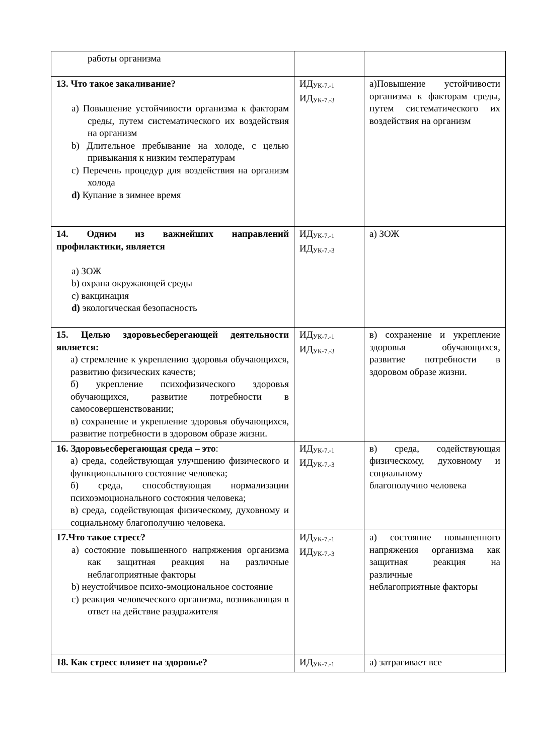| работы организма | | |
| 13. Что такое закаливание? a) Повышение устойчивости организма к факторам среды, путем систематического их воздействия на организм b) Длительное пребывание на холоде, с целью привыкания к низким температурам c) Перечень процедур для воздействия на организм холода d) Купание в зимнее время | ИД<sub>УК-7.-1</sub> ИД<sub>УК-7.-3</sub> | а)Повышение устойчивости организма к факторам среды, путем систематического их воздействия на организм |
| 14. Одним из важнейших направлений профилактики, является a) ЗОЖ b) охрана окружающей среды c) вакцинация d) экологическая безопасность | ИД<sub>УК-7.-1</sub> ИД<sub>УК-7.-3</sub> | а) ЗОЖ |
| 15. Целью здоровьесберегающей деятельности является: а) стремление к укреплению здоровья обучающихся, развитию физических качеств; б) укрепление психофизического здоровья обучающихся, развитие потребности в самосовершенствовании; в) сохранение и укрепление здоровья обучающихся, развитие потребности в здоровом образе жизни. | ИД<sub>УК-7.-1</sub> ИД<sub>УК-7.-3</sub> | в) сохранение и укрепление здоровья обучающихся, развитие потребности в здоровом образе жизни. |
| 16. Здоровьесберегающая среда – это : а) среда, содействующая улучшению физического и функционального состояние человека; б) среда, способствующая нормализации психоэмоционального состояния человека; в) среда, содействующая физическому, духовному и социальному благополучию человека. | ИД<sub>УК-7.-1</sub> ИД<sub>УК-7.-3</sub> | в) среда, содействующая физическому, духовному и социальному благополучию человека |
| 17.Что такое стресс? a) состояние повышенного напряжения организма как защитная реакция на различные неблагоприятные факторы b) неустойчивое психо-эмоциональное состояние c) реакция человеческого организма, возникающая в ответ на действие раздражителя | ИД<sub>УК-7.-1</sub> ИД<sub>УК-7.-3</sub> | а) состояние повышенного напряжения организма как защитная реакция на различные неблагоприятные факторы |
| 18. Как стресс влияет на здоровье? | ИД<sub>УК-7.-1</sub> | а) затрагивает все |